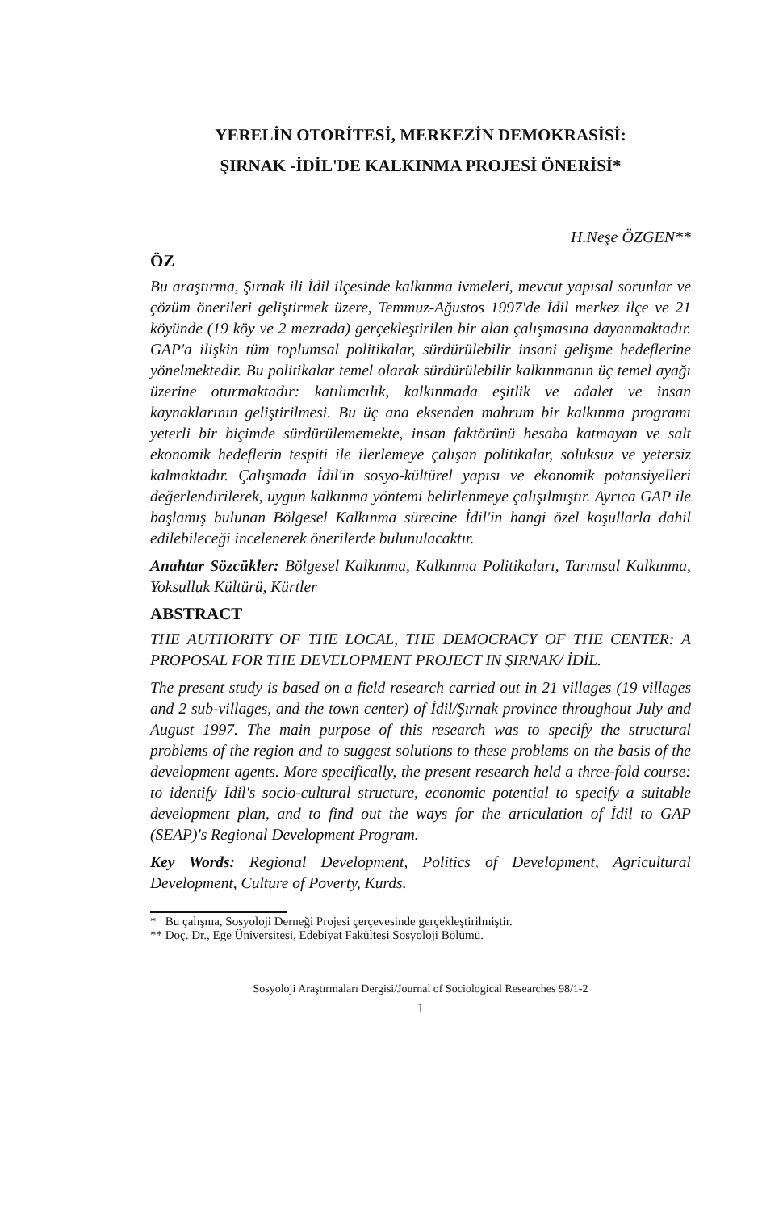YERELİN OTORİTESİ, MERKEZİN DEMOKRASİSİ:
ŞIRNAK -İDİL'DE KALKINMA PROJESİ ÖNERİSİ*
H.Neşe ÖZGEN**
ÖZ
Bu araştırma, Şırnak ili İdil ilçesinde kalkınma ivmeleri, mevcut yapısal sorunlar ve çözüm önerileri geliştirmek üzere, Temmuz-Ağustos 1997'de İdil merkez ilçe ve 21 köyünde (19 köy ve 2 mezrada) gerçekleştirilen bir alan çalışmasına dayanmaktadır. GAP'a ilişkin tüm toplumsal politikalar, sürdürülebilir insani gelişme hedeflerine yönelmektedir. Bu politikalar temel olarak sürdürülebilir kalkınmanın üç temel ayağı üzerine oturmaktadır: katılımcılık, kalkınmada eşitlik ve adalet ve insan kaynaklarının geliştirilmesi. Bu üç ana eksenden mahrum bir kalkınma programı yeterli bir biçimde sürdürülememekte, insan faktörünü hesaba katmayan ve salt ekonomik hedeflerin tespiti ile ilerlemeye çalışan politikalar, soluksuz ve yetersiz kalmaktadır. Çalışmada İdil'in sosyo-kültürel yapısı ve ekonomik potansiyelleri değerlendirilerek, uygun kalkınma yöntemi belirlenmeye çalışılmıştır. Ayrıca GAP ile başlamış bulunan Bölgesel Kalkınma sürecine İdil'in hangi özel koşullarla dahil edilebileceği incelenerek önerilerde bulunulacaktır.
Anahtar Sözcükler: Bölgesel Kalkınma, Kalkınma Politikaları, Tarımsal Kalkınma, Yoksulluk Kültürü, Kürtler
ABSTRACT
THE AUTHORITY OF THE LOCAL, THE DEMOCRACY OF THE CENTER: A PROPOSAL FOR THE DEVELOPMENT PROJECT IN ŞIRNAK/ İDİL.
The present study is based on a field research carried out in 21 villages (19 villages and 2 sub-villages, and the town center) of İdil/Şırnak province throughout July and August 1997. The main purpose of this research was to specify the structural problems of the region and to suggest solutions to these problems on the basis of the development agents. More specifically, the present research held a three-fold course: to identify İdil's socio-cultural structure, economic potential to specify a suitable development plan, and to find out the ways for the articulation of İdil to GAP (SEAP)'s Regional Development Program.
Key Words: Regional Development, Politics of Development, Agricultural Development, Culture of Poverty, Kurds.
* Bu çalışma, Sosyoloji Derneği Projesi çerçevesinde gerçekleştirilmiştir.
** Doç. Dr., Ege Üniversitesi, Edebiyat Fakültesi Sosyoloji Bölümü.
Sosyoloji Araştırmaları Dergisi/Journal of Sociological Researches 98/1-2
1